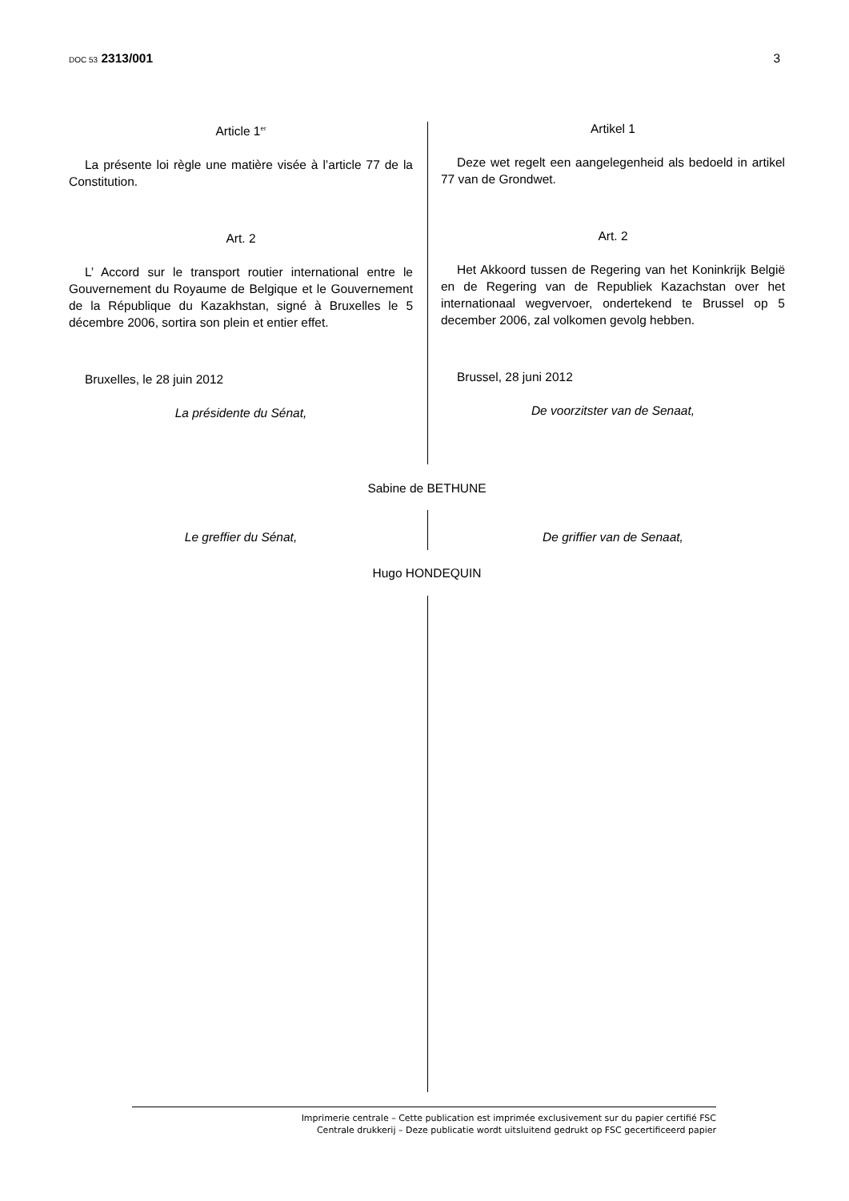DOC 53 2313/001 3
Article 1<sup>er</sup>
La présente loi règle une matière visée à l’article 77 de la Constitution.
Art. 2
L’ Accord sur le transport routier international entre le Gouvernement du Royaume de Belgique et le Gouvernement de la République du Kazakhstan, signé à Bruxelles le 5 décembre 2006, sortira son plein et entier effet.
Bruxelles, le 28 juin 2012
La présidente du Sénat,
Artikel 1
Deze wet regelt een aangelegenheid als bedoeld in artikel 77 van de Grondwet.
Art. 2
Het Akkoord tussen de Regering van het Koninkrijk België en de Regering van de Republiek Kazachstan over het internationaal wegvervoer, ondertekend te Brussel op 5 december 2006, zal volkomen gevolg hebben.
Brussel, 28 juni 2012
De voorzitster van de Senaat,
Sabine de BETHUNE
Le greffier du Sénat, De griffier van de Senaat,
Hugo HONDEQUIN
Imprimerie centrale – Cette publication est imprimée exclusivement sur du papier certifié FSC
Centrale drukkerij – Deze publicatie wordt uitsluitend gedrukt op FSC gecertificeerd papier